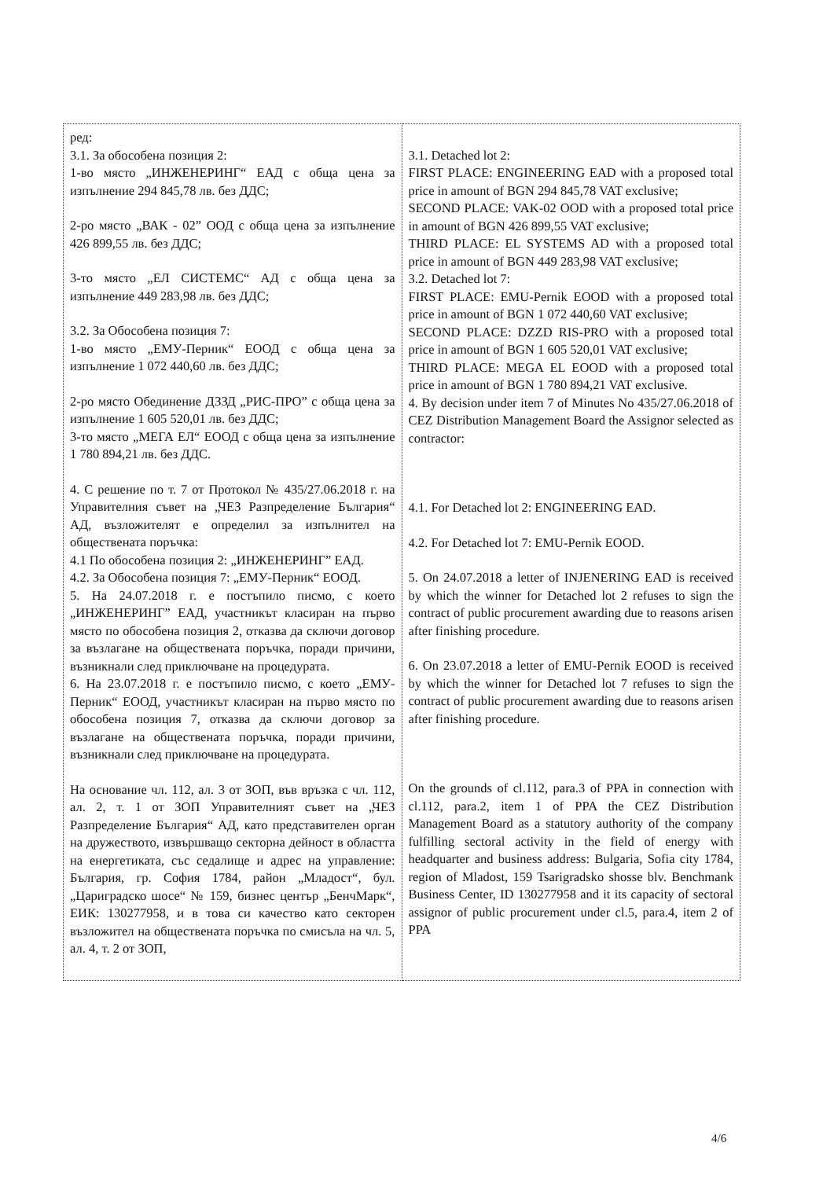| ред: 3.1. За обособена позиция 2: 1-во място „ИНЖЕНЕРИНГ“ ЕАД с обща цена за изпълнение 294 845,78 лв. без ДДС; 2-ро място „ВАК - 02” ООД с обща цена за изпълнение 426 899,55 лв. без ДДС; 3-то място „ЕЛ СИСТЕМС“ АД с обща цена за изпълнение 449 283,98 лв. без ДДС; 3.2. За Обособена позиция 7: 1-во място „ЕМУ-Перник“ ЕООД с обща цена за изпълнение 1 072 440,60 лв. без ДДС; 2-ро място Обединение ДЗЗД „РИС-ПРО” с обща цена за изпълнение 1 605 520,01 лв. без ДДС; 3-то място „МЕГА ЕЛ“ ЕООД с обща цена за изпълнение 1 780 894,21 лв. без ДДС. 4. С решение по т. 7 от Протокол № 435/27.06.2018 г. на Управителния съвет на „ЧЕЗ Разпределение България“ АД, възложителят е определил за изпълнител на обществената поръчка: 4.1 По обособена позиция 2: „ИНЖЕНЕРИНГ” ЕАД. 4.2. За Обособена позиция 7: „ЕМУ-Перник“ ЕООД. 5. На 24.07.2018 г. е постъпило писмо, с което „ИНЖЕНЕРИНГ” ЕАД, участникът класиран на първо място по обособена позиция 2, отказва да сключи договор за възлагане на обществената поръчка, поради причини, възникнали след приключване на процедурата. 6. На 23.07.2018 г. е постъпило писмо, с което „ЕМУ-Перник“ ЕООД, участникът класиран на първо място по обособена позиция 7, отказва да сключи договор за възлагане на обществената поръчка, поради причини, възникнали след приключване на процедурата. На основание чл. 112, ал. 3 от ЗОП, във връзка с чл. 112, ал. 2, т. 1 от ЗОП Управителният съвет на „ЧЕЗ Разпределение България“ АД, като представителен орган на дружеството, извършващо секторна дейност в областта на енергетиката, със седалище и адрес на управление: България, гр. София 1784, район „Младост“, бул. „Цариградско шосе“ № 159, бизнес център „БенчМарк“, ЕИК: 130277958, и в това си качество като секторен възложител на обществената поръчка по смисъла на чл. 5, ал. 4, т. 2 от ЗОП, | 3.1. Detached lot 2: FIRST PLACE: ENGINEERING EAD with a proposed total price in amount of BGN 294 845,78 VAT exclusive; SECOND PLACE: VAK-02 OOD with a proposed total price in amount of BGN 426 899,55 VAT exclusive; THIRD PLACE: EL SYSTEMS AD with a proposed total price in amount of BGN 449 283,98 VAT exclusive; 3.2. Detached lot 7: FIRST PLACE: EMU-Pernik EOOD with a proposed total price in amount of BGN 1 072 440,60 VAT exclusive; SECOND PLACE: DZZD RIS-PRO with a proposed total price in amount of BGN 1 605 520,01 VAT exclusive; THIRD PLACE: MEGA EL EOOD with a proposed total price in amount of BGN 1 780 894,21 VAT exclusive. 4. By decision under item 7 of Minutes No 435/27.06.2018 of CEZ Distribution Management Board the Assignor selected as contractor: 4.1. For Detached lot 2: ENGINEERING EAD. 4.2. For Detached lot 7: EMU-Pernik EOOD. 5. On 24.07.2018 a letter of INJENERING EAD is received by which the winner for Detached lot 2 refuses to sign the contract of public procurement awarding due to reasons arisen after finishing procedure. 6. On 23.07.2018 a letter of EMU-Pernik EOOD is received by which the winner for Detached lot 7 refuses to sign the contract of public procurement awarding due to reasons arisen after finishing procedure. On the grounds of cl.112, para.3 of PPA in connection with cl.112, para.2, item 1 of PPA the CEZ Distribution Management Board as a statutory authority of the company fulfilling sectoral activity in the field of energy with headquarter and business address: Bulgaria, Sofia city 1784, region of Mladost, 159 Tsarigradsko shosse blv. Benchmank Business Center, ID 130277958 and it its capacity of sectoral assignor of public procurement under cl.5, para.4, item 2 of PPA |
4/6